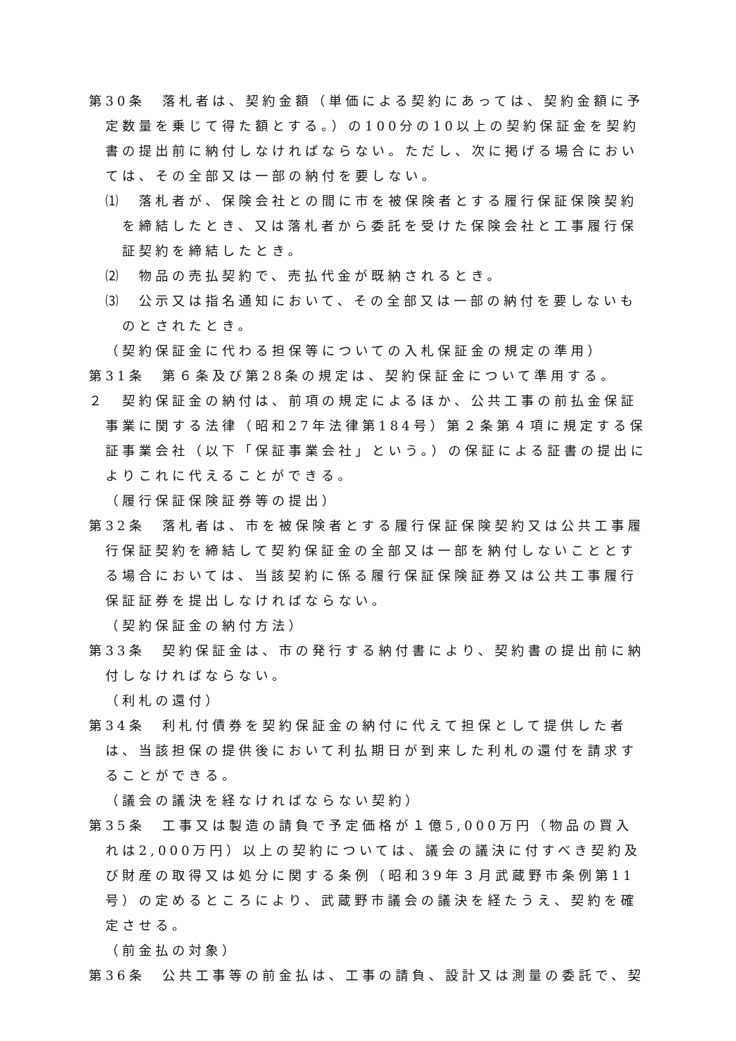第30条　落札者は、契約金額（単価による契約にあっては、契約金額に予定数量を乗じて得た額とする。）の100分の10以上の契約保証金を契約書の提出前に納付しなければならない。ただし、次に掲げる場合においては、その全部又は一部の納付を要しない。
⑴　落札者が、保険会社との間に市を被保険者とする履行保証保険契約を締結したとき、又は落札者から委託を受けた保険会社と工事履行保証契約を締結したとき。
⑵　物品の売払契約で、売払代金が既納されるとき。
⑶　公示又は指名通知において、その全部又は一部の納付を要しないものとされたとき。
（契約保証金に代わる担保等についての入札保証金の規定の準用）
第31条　第６条及び第28条の規定は、契約保証金について準用する。
２　契約保証金の納付は、前項の規定によるほか、公共工事の前払金保証事業に関する法律（昭和27年法律第184号）第２条第４項に規定する保証事業会社（以下「保証事業会社」という。）の保証による証書の提出によりこれに代えることができる。
（履行保証保険証券等の提出）
第32条　落札者は、市を被保険者とする履行保証保険契約又は公共工事履行保証契約を締結して契約保証金の全部又は一部を納付しないこととする場合においては、当該契約に係る履行保証保険証券又は公共工事履行保証証券を提出しなければならない。
（契約保証金の納付方法）
第33条　契約保証金は、市の発行する納付書により、契約書の提出前に納付しなければならない。
（利札の還付）
第34条　利札付債券を契約保証金の納付に代えて担保として提供した者は、当該担保の提供後において利払期日が到来した利札の還付を請求することができる。
（議会の議決を経なければならない契約）
第35条　工事又は製造の請負で予定価格が１億5,000万円（物品の買入れは2,000万円）以上の契約については、議会の議決に付すべき契約及び財産の取得又は処分に関する条例（昭和39年３月武蔵野市条例第11号）の定めるところにより、武蔵野市議会の議決を経たうえ、契約を確定させる。
（前金払の対象）
第36条　公共工事等の前金払は、工事の請負、設計又は測量の委託で、契